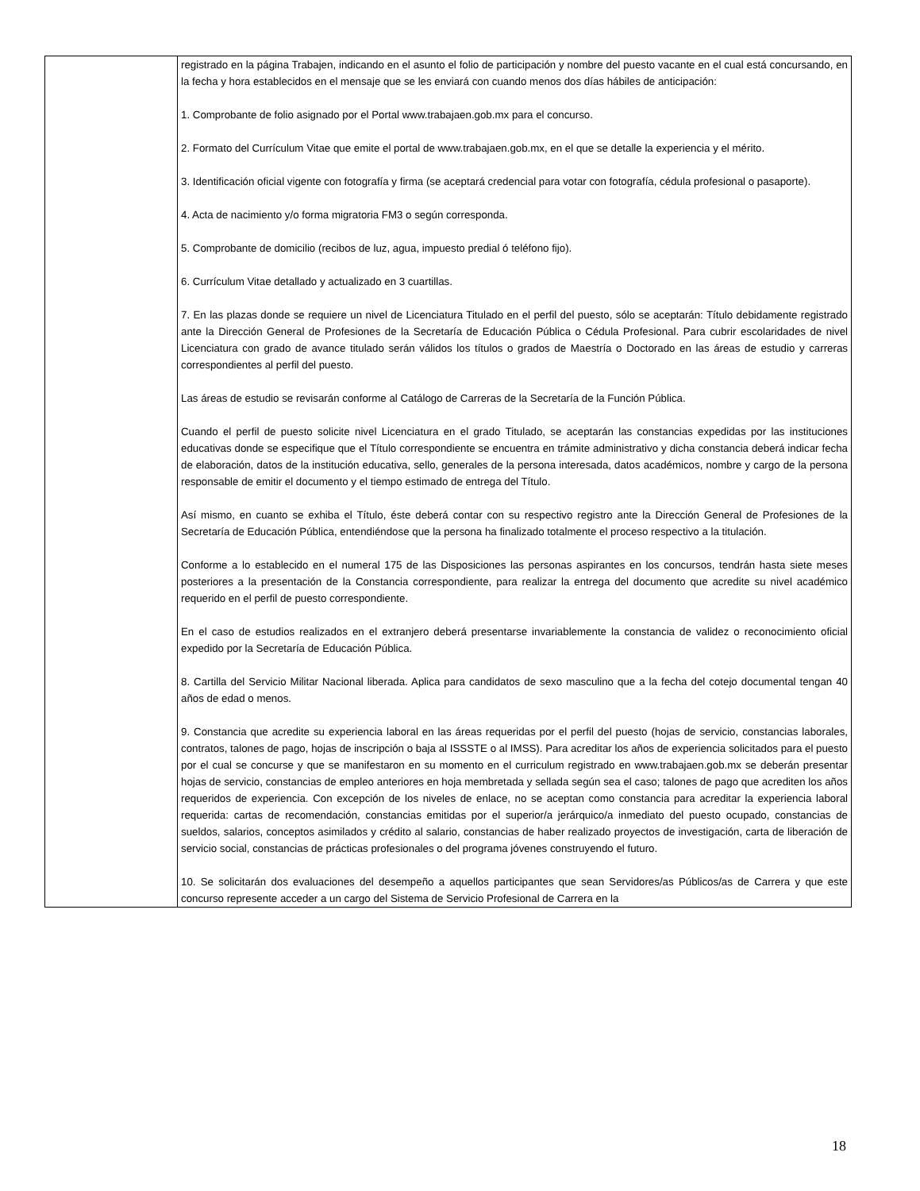| | registrado en la página Trabajen, indicando en el asunto el folio de participación y nombre del puesto vacante en el cual está concursando, en la fecha y hora establecidos en el mensaje que se les enviará con cuando menos dos días hábiles de anticipación: 1. Comprobante de folio asignado por el Portal www.trabajaen.gob.mx para el concurso. 2. Formato del Currículum Vitae que emite el portal de www.trabajaen.gob.mx, en el que se detalle la experiencia y el mérito. 3. Identificación oficial vigente con fotografía y firma (se aceptará credencial para votar con fotografía, cédula profesional o pasaporte). 4. Acta de nacimiento y/o forma migratoria FM3 o según corresponda. 5. Comprobante de domicilio (recibos de luz, agua, impuesto predial ó teléfono fijo). 6. Currículum Vitae detallado y actualizado en 3 cuartillas. 7. En las plazas donde se requiere un nivel de Licenciatura Titulado en el perfil del puesto, sólo se aceptarán: Título debidamente registrado ante la Dirección General de Profesiones de la Secretaría de Educación Pública o Cédula Profesional. Para cubrir escolaridades de nivel Licenciatura con grado de avance titulado serán válidos los títulos o grados de Maestría o Doctorado en las áreas de estudio y carreras correspondientes al perfil del puesto. Las áreas de estudio se revisarán conforme al Catálogo de Carreras de la Secretaría de la Función Pública. Cuando el perfil de puesto solicite nivel Licenciatura en el grado Titulado, se aceptarán las constancias expedidas por las instituciones educativas donde se especifique que el Título correspondiente se encuentra en trámite administrativo y dicha constancia deberá indicar fecha de elaboración, datos de la institución educativa, sello, generales de la persona interesada, datos académicos, nombre y cargo de la persona responsable de emitir el documento y el tiempo estimado de entrega del Título. Así mismo, en cuanto se exhiba el Título, éste deberá contar con su respectivo registro ante la Dirección General de Profesiones de la Secretaría de Educación Pública, entendiéndose que la persona ha finalizado totalmente el proceso respectivo a la titulación. Conforme a lo establecido en el numeral 175 de las Disposiciones las personas aspirantes en los concursos, tendrán hasta siete meses posteriores a la presentación de la Constancia correspondiente, para realizar la entrega del documento que acredite su nivel académico requerido en el perfil de puesto correspondiente. En el caso de estudios realizados en el extranjero deberá presentarse invariablemente la constancia de validez o reconocimiento oficial expedido por la Secretaría de Educación Pública. 8. Cartilla del Servicio Militar Nacional liberada. Aplica para candidatos de sexo masculino que a la fecha del cotejo documental tengan 40 años de edad o menos. 9. Constancia que acredite su experiencia laboral en las áreas requeridas por el perfil del puesto (hojas de servicio, constancias laborales, contratos, talones de pago, hojas de inscripción o baja al ISSSTE o al IMSS). Para acreditar los años de experiencia solicitados para el puesto por el cual se concurse y que se manifestaron en su momento en el curriculum registrado en www.trabajaen.gob.mx se deberán presentar hojas de servicio, constancias de empleo anteriores en hoja membretada y sellada según sea el caso; talones de pago que acrediten los años requeridos de experiencia. Con excepción de los niveles de enlace, no se aceptan como constancia para acreditar la experiencia laboral requerida: cartas de recomendación, constancias emitidas por el superior/a jerárquico/a inmediato del puesto ocupado, constancias de sueldos, salarios, conceptos asimilados y crédito al salario, constancias de haber realizado proyectos de investigación, carta de liberación de servicio social, constancias de prácticas profesionales o del programa jóvenes construyendo el futuro. 10. Se solicitarán dos evaluaciones del desempeño a aquellos participantes que sean Servidores/as Públicos/as de Carrera y que este concurso represente acceder a un cargo del Sistema de Servicio Profesional de Carrera en la |
18